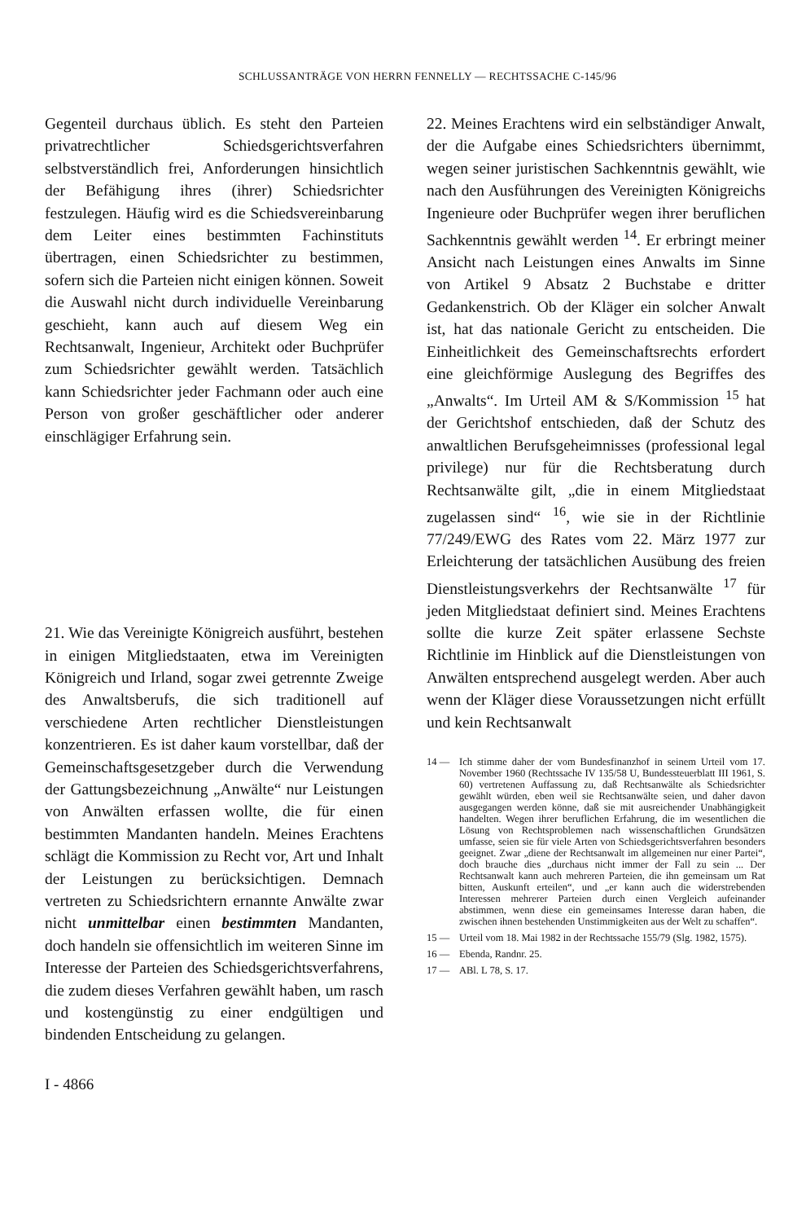SCHLUSSANTRÄGE VON HERRN FENNELLY — RECHTSSACHE C-145/96
Gegenteil durchaus üblich. Es steht den Parteien privatrechtlicher Schiedsgerichtsverfahren selbstverständlich frei, Anforderungen hinsichtlich der Befähigung ihres (ihrer) Schiedsrichter festzulegen. Häufig wird es die Schiedsvereinbarung dem Leiter eines bestimmten Fachinstituts übertragen, einen Schiedsrichter zu bestimmen, sofern sich die Parteien nicht einigen können. Soweit die Auswahl nicht durch individuelle Vereinbarung geschieht, kann auch auf diesem Weg ein Rechtsanwalt, Ingenieur, Architekt oder Buchprüfer zum Schiedsrichter gewählt werden. Tatsächlich kann Schiedsrichter jeder Fachmann oder auch eine Person von großer geschäftlicher oder anderer einschlägiger Erfahrung sein.
21. Wie das Vereinigte Königreich ausführt, bestehen in einigen Mitgliedstaaten, etwa im Vereinigten Königreich und Irland, sogar zwei getrennte Zweige des Anwaltsberufs, die sich traditionell auf verschiedene Arten rechtlicher Dienstleistungen konzentrieren. Es ist daher kaum vorstellbar, daß der Gemeinschaftsgesetzgeber durch die Verwendung der Gattungsbezeichnung „Anwälte“ nur Leistungen von Anwälten erfassen wollte, die für einen bestimmten Mandanten handeln. Meines Erachtens schlägt die Kommission zu Recht vor, Art und Inhalt der Leistungen zu berücksichtigen. Demnach vertreten zu Schiedsrichtern ernannte Anwälte zwar nicht unmittelbar einen bestimmten Mandanten, doch handeln sie offensichtlich im weiteren Sinne im Interesse der Parteien des Schiedsgerichtsverfahrens, die zudem dieses Verfahren gewählt haben, um rasch und kostengünstig zu einer endgültigen und bindenden Entscheidung zu gelangen.
22. Meines Erachtens wird ein selbständiger Anwalt, der die Aufgabe eines Schiedsrichters übernimmt, wegen seiner juristischen Sachkenntnis gewählt, wie nach den Ausführungen des Vereinigten Königreichs Ingenieure oder Buchprüfer wegen ihrer beruflichen Sachkenntnis gewählt werden <sup>14</sup>. Er erbringt meiner Ansicht nach Leistungen eines Anwalts im Sinne von Artikel 9 Absatz 2 Buchstabe e dritter Gedankenstrich. Ob der Kläger ein solcher Anwalt ist, hat das nationale Gericht zu entscheiden. Die Einheitlichkeit des Gemeinschaftsrechts erfordert eine gleichförmige Auslegung des Begriffes des „Anwalts“. Im Urteil AM & S/Kommission <sup>15</sup> hat der Gerichtshof entschieden, daß der Schutz des anwaltlichen Berufsgeheimnisses (professional legal privilege) nur für die Rechtsberatung durch Rechtsanwälte gilt, „die in einem Mitgliedstaat zugelassen sind“ <sup>16</sup>, wie sie in der Richtlinie 77/249/EWG des Rates vom 22. März 1977 zur Erleichterung der tatsächlichen Ausübung des freien Dienstleistungsverkehrs der Rechtsanwälte <sup>17</sup> für jeden Mitgliedstaat definiert sind. Meines Erachtens sollte die kurze Zeit später erlassene Sechste Richtlinie im Hinblick auf die Dienstleistungen von Anwälten entsprechend ausgelegt werden. Aber auch wenn der Kläger diese Voraussetzungen nicht erfüllt und kein Rechtsanwalt
14 — Ich stimme daher der vom Bundesfinanzhof in seinem Urteil vom 17. November 1960 (Rechtssache IV 135/58 U, Bundessteuerblatt III 1961, S. 60) vertretenen Auffassung zu, daß Rechtsanwälte als Schiedsrichter gewählt würden, eben weil sie Rechtsanwälte seien, und daher davon ausgegangen werden könne, daß sie mit ausreichender Unabhängigkeit handelten. Wegen ihrer beruflichen Erfahrung, die im wesentlichen die Lösung von Rechtsproblemen nach wissenschaftlichen Grundsätzen umfasse, seien sie für viele Arten von Schiedsgerichtsverfahren besonders geeignet. Zwar „diene der Rechtsanwalt im allgemeinen nur einer Partei“, doch brauche dies „durchaus nicht immer der Fall zu sein ... Der Rechtsanwalt kann auch mehreren Parteien, die ihn gemeinsam um Rat bitten, Auskunft erteilen“, und „er kann auch die widerstrebenden Interessen mehrerer Parteien durch einen Vergleich aufeinander abstimmen, wenn diese ein gemeinsames Interesse daran haben, die zwischen ihnen bestehenden Unstimmigkeiten aus der Welt zu schaffen“.
15 — Urteil vom 18. Mai 1982 in der Rechtssache 155/79 (Slg. 1982, 1575).
16 — Ebenda, Randnr. 25.
17 — ABl. L 78, S. 17.
I - 4866